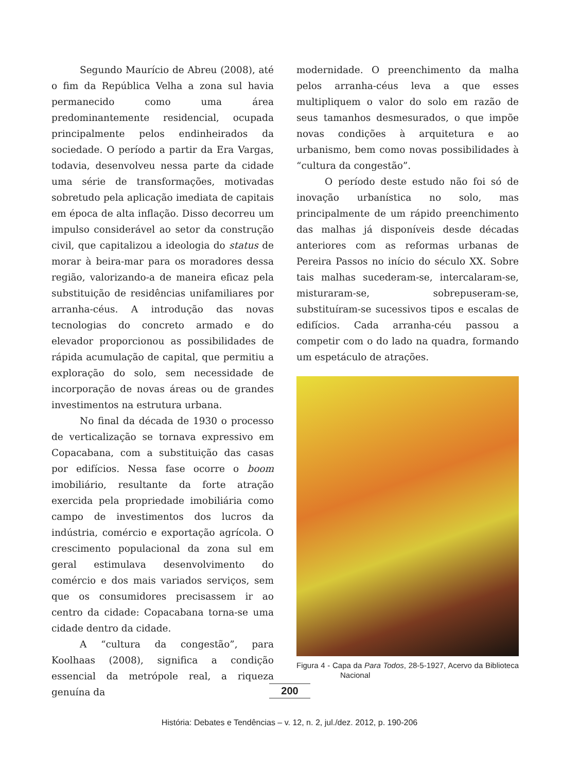Segundo Maurício de Abreu (2008), até o fim da República Velha a zona sul havia permanecido como uma área predominantemente residencial, ocupada principalmente pelos endinheirados da sociedade. O período a partir da Era Vargas, todavia, desenvolveu nessa parte da cidade uma série de transformações, motivadas sobretudo pela aplicação imediata de capitais em época de alta inflação. Disso decorreu um impulso considerável ao setor da construção civil, que capitalizou a ideologia do status de morar à beira-mar para os moradores dessa região, valorizando-a de maneira eficaz pela substituição de residências unifamiliares por arranha-céus. A introdução das novas tecnologias do concreto armado e do elevador proporcionou as possibilidades de rápida acumulação de capital, que permitiu a exploração do solo, sem necessidade de incorporação de novas áreas ou de grandes investimentos na estrutura urbana.
No final da década de 1930 o processo de verticalização se tornava expressivo em Copacabana, com a substituição das casas por edifícios. Nessa fase ocorre o boom imobiliário, resultante da forte atração exercida pela propriedade imobiliária como campo de investimentos dos lucros da indústria, comércio e exportação agrícola. O crescimento populacional da zona sul em geral estimulava desenvolvimento do comércio e dos mais variados serviços, sem que os consumidores precisassem ir ao centro da cidade: Copacabana torna-se uma cidade dentro da cidade.
A “cultura da congestão”, para Koolhaas (2008), significa a condição essencial da metrópole real, a riqueza genuína da
modernidade. O preenchimento da malha pelos arranha-céus leva a que esses multipliquem o valor do solo em razão de seus tamanhos desmesurados, o que impõe novas condições à arquitetura e ao urbanismo, bem como novas possibilidades à “cultura da congestão”.
O período deste estudo não foi só de inovação urbanística no solo, mas principalmente de um rápido preenchimento das malhas já disponíveis desde décadas anteriores com as reformas urbanas de Pereira Passos no início do século XX. Sobre tais malhas sucederam-se, intercalaram-se, misturaram-se, sobrepuseram-se, substituíram-se sucessivos tipos e escalas de edifícios. Cada arranha-céu passou a competir com o do lado na quadra, formando um espetáculo de atrações.
Figura 4 - Capa da Para Todos, 28-5-1927, Acervo da Biblioteca Nacional
200
História: Debates e Tendências – v. 12, n. 2, jul./dez. 2012, p. 190-206